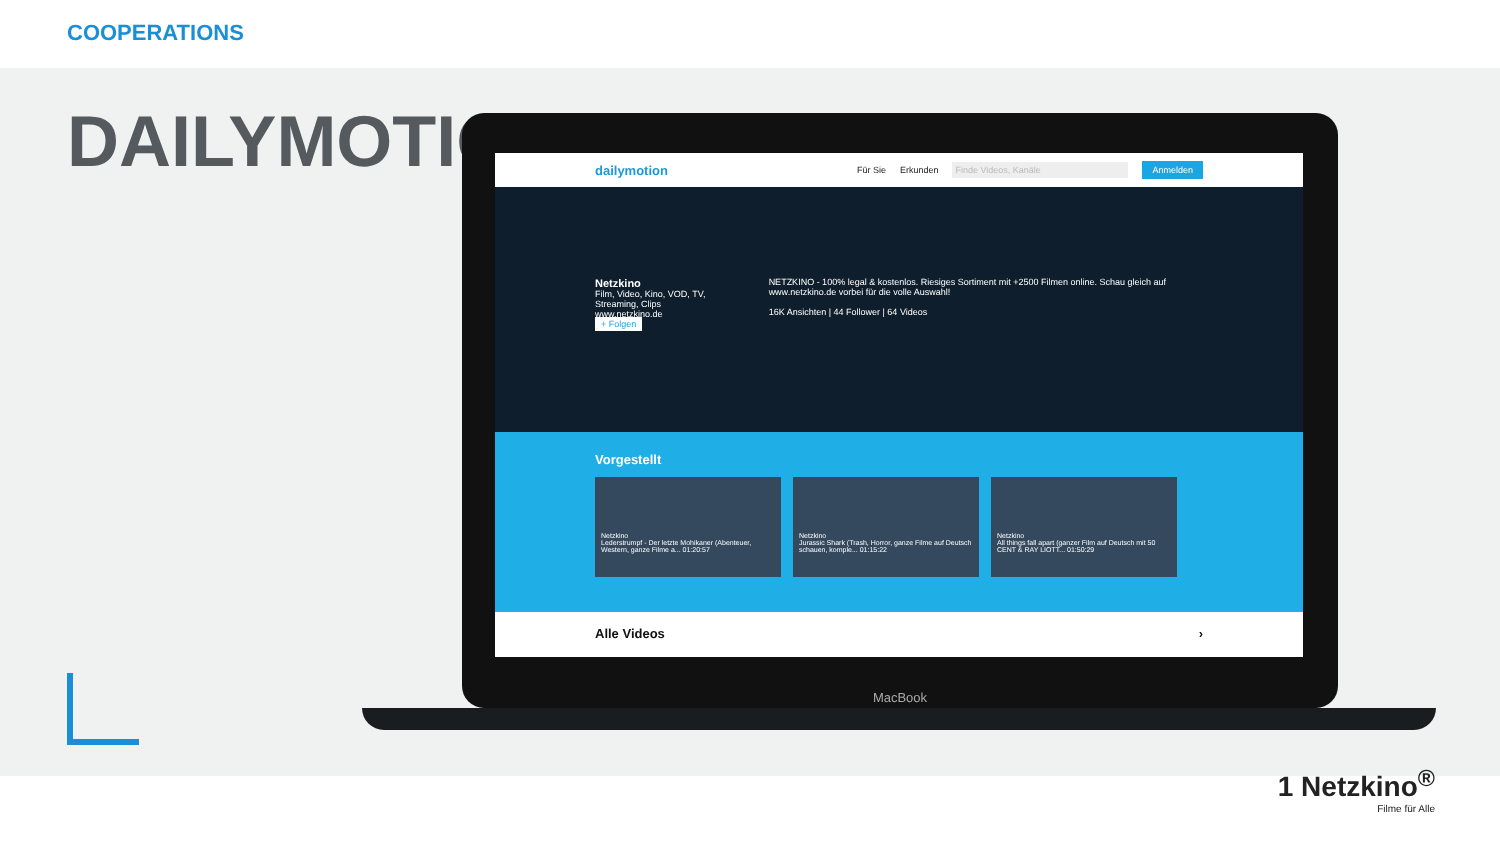COOPERATIONS
DAILYMOTION
MacBook
dailymotion Für Sie Erkunden Finde Videos, Kanäle Anmelden
Netzkino
Film, Video, Kino, VOD, TV, Streaming, Clips
www.netzkino.de
+ Folgen
NETZKINO - 100% legal & kostenlos. Riesiges Sortiment mit +2500 Filmen online. Schau gleich auf www.netzkino.de vorbei für die volle Auswahl!
16K Ansichten | 44 Follower | 64 Videos
Vorgestellt
Netzkino
Lederstrumpf - Der letzte Mohikaner (Abenteuer, Western, ganze Filme a... 01:20:57
Netzkino
Jurassic Shark (Trash, Horror, ganze Filme auf Deutsch schauen, komple... 01:15:22
Netzkino
All things fall apart (ganzer Film auf Deutsch mit 50 CENT & RAY LIOTT... 01:50:29
Alle Videos ›
1 Netzkino<sup>®</sup>
Filme für Alle